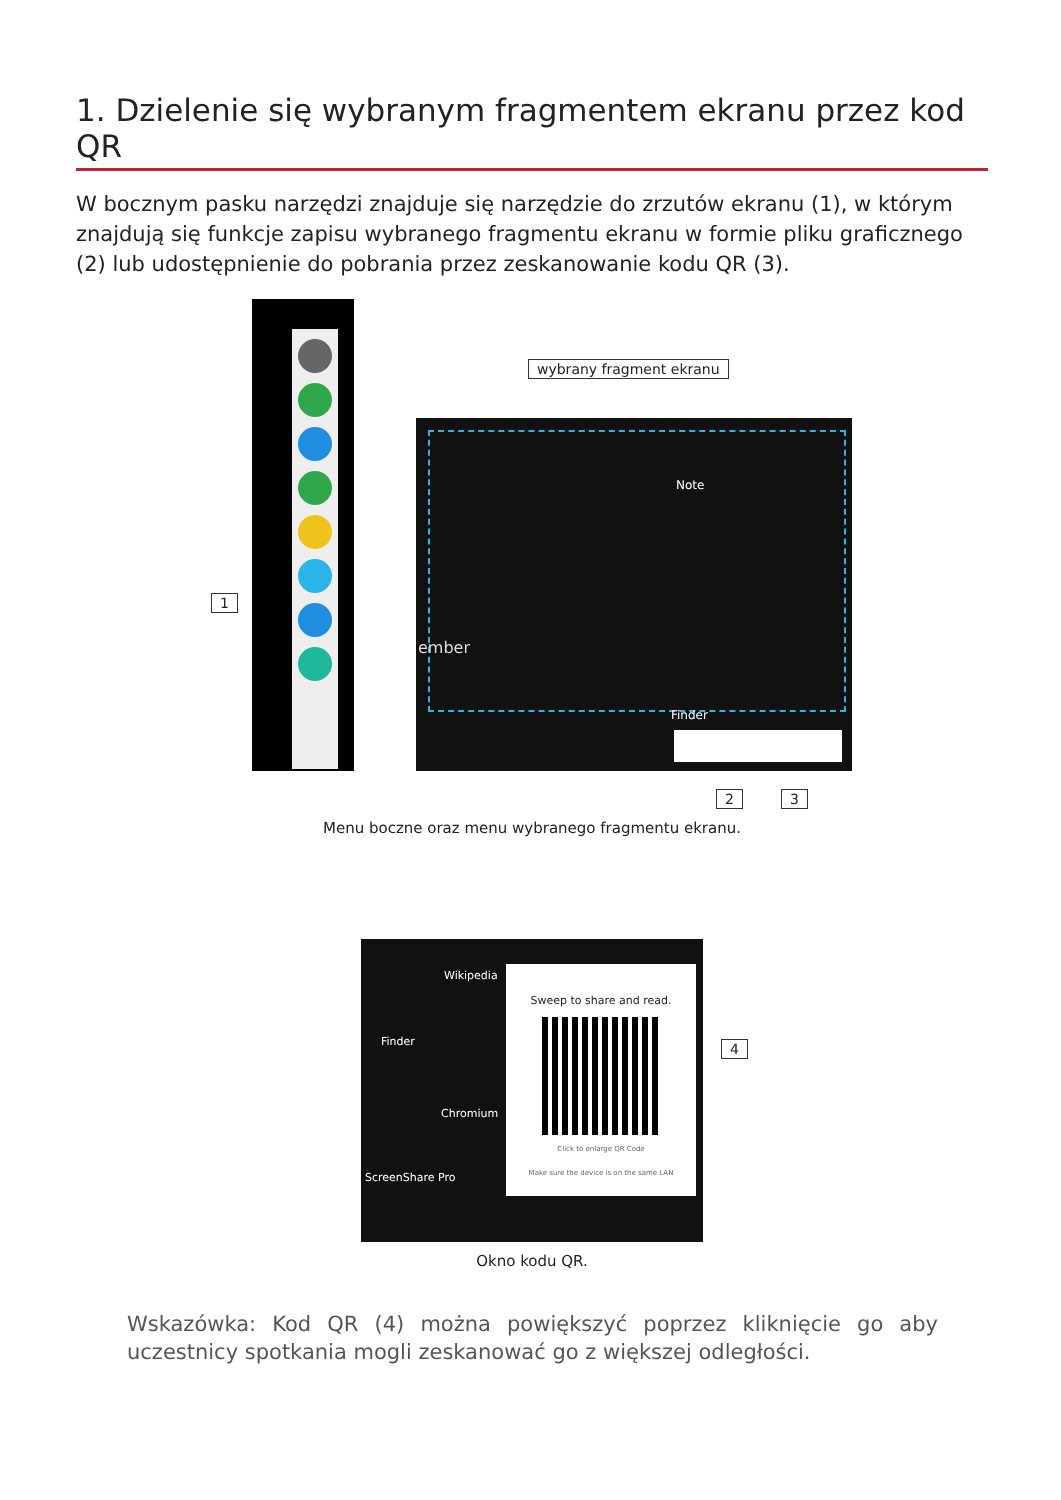1. Dzielenie się wybranym fragmentem ekranu przez kod QR
W bocznym pasku narzędzi znajduje się narzędzie do zrzutów ekranu (1), w którym znajdują się funkcje zapisu wybranego fragmentu ekranu w formie pliku graficznego (2) lub udostępnienie do pobrania przez zeskanowanie kodu QR (3).
1
wybrany fragment ekranu
ember
Note
Finder
2 3
Menu boczne oraz menu wybranego fragmentu ekranu.
Finder
Wikipedia
Chromium
ScreenShare Pro
Sweep to share and read.
Click to enlarge QR Code
Make sure the device is on the same LAN
4
Okno kodu QR.
Wskazówka: Kod QR (4) można powiększyć poprzez kliknięcie go aby uczestnicy spotkania mogli zeskanować go z większej odległości.